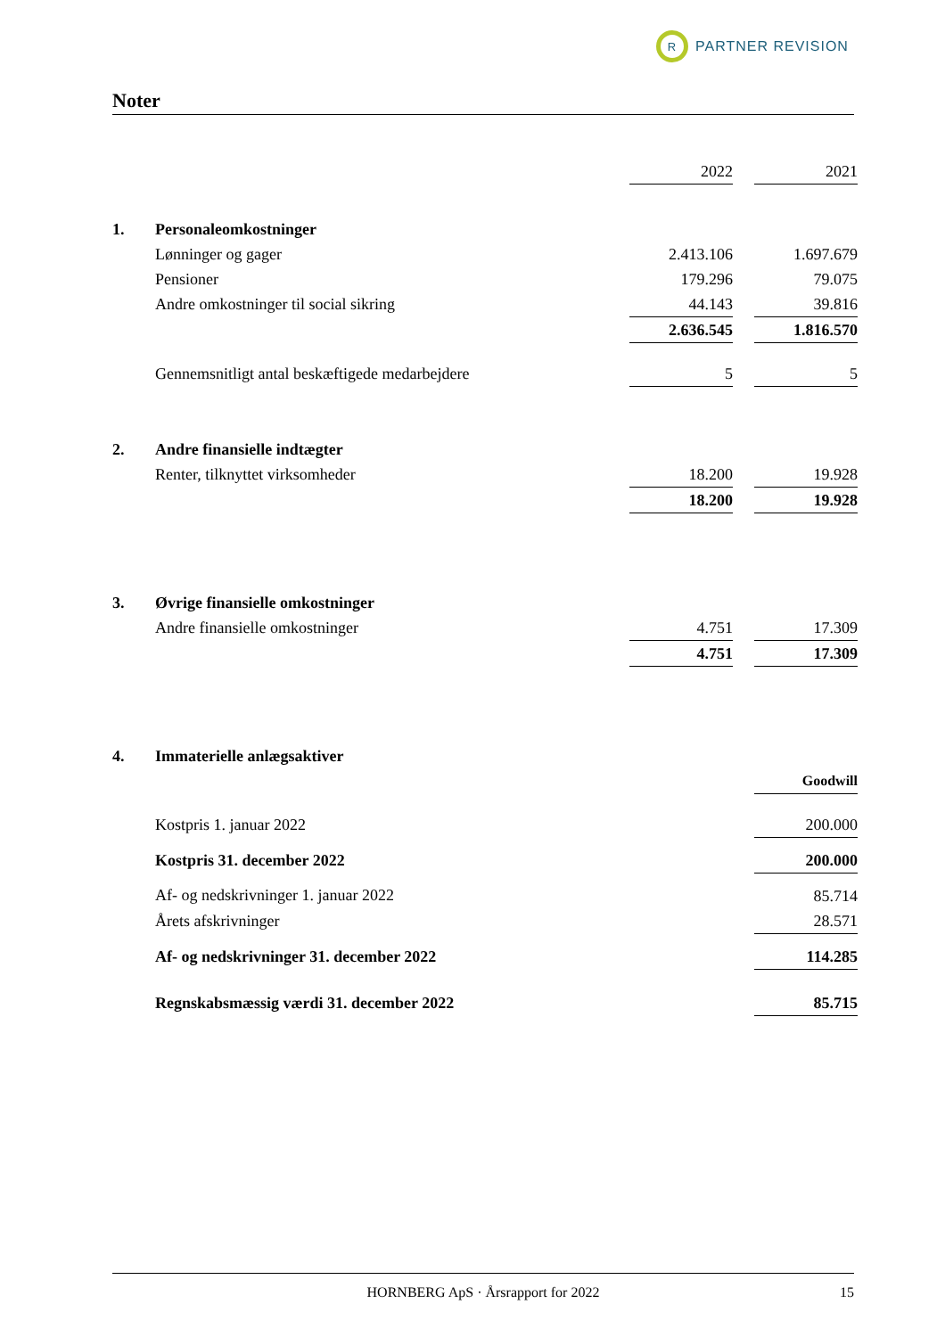R
PARTNER REVISION
Noter
| | | 2022 | | 2021 |
| 1. | Personaleomkostninger | | | |
| | Lønninger og gager | 2.413.106 | | 1.697.679 |
| | Pensioner | 179.296 | | 79.075 |
| | Andre omkostninger til social sikring | 44.143 | | 39.816 |
| | | 2.636.545 | | 1.816.570 |
| | Gennemsnitligt antal beskæftigede medarbejdere | 5 | | 5 |
| 2. | Andre finansielle indtægter | | | |
| | Renter, tilknyttet virksomheder | 18.200 | | 19.928 |
| | | 18.200 | | 19.928 |
| 3. | Øvrige finansielle omkostninger | | | |
| | Andre finansielle omkostninger | 4.751 | | 17.309 |
| | | 4.751 | | 17.309 |
| 4. | Immaterielle anlægsaktiver | | | |
| | | | | Goodwill |
| | Kostpris 1. januar 2022 | | | 200.000 |
| | Kostpris 31. december 2022 | | | 200.000 |
| | Af- og nedskrivninger 1. januar 2022 | | | 85.714 |
| | Årets afskrivninger | | | 28.571 |
| | Af- og nedskrivninger 31. december 2022 | | | 114.285 |
| | Regnskabsmæssig værdi 31. december 2022 | | | 85.715 |
HORNBERG ApS · Årsrapport for 2022 15